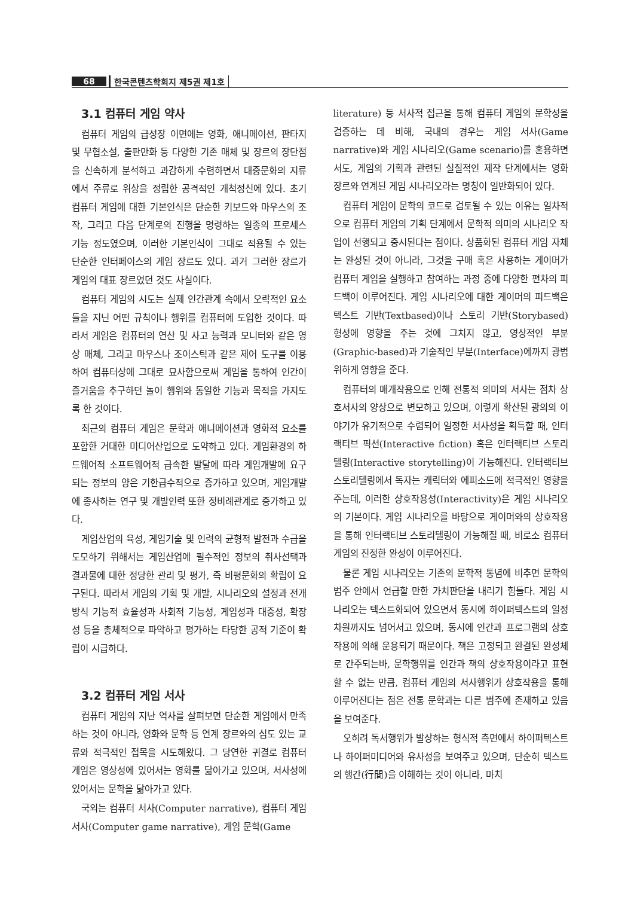68 한국콘텐츠학회지 제5권 제1호
3.1 컴퓨터 게임 약사
컴퓨터 게임의 급성장 이면에는 영화, 애니메이션, 판타지 및 무협소설, 출판만화 등 다양한 기존 매체 및 장르의 장단점을 신속하게 분석하고 과감하게 수렴하면서 대중문화의 지류에서 주류로 위상을 정립한 공격적인 개척정신에 있다. 초기 컴퓨터 게임에 대한 기본인식은 단순한 키보드와 마우스의 조작, 그리고 다음 단계로의 진행을 명령하는 일종의 프로세스 기능 정도였으며, 이러한 기본인식이 그대로 적용될 수 있는 단순한 인터페이스의 게임 장르도 있다. 과거 그러한 장르가 게임의 대표 장르였던 것도 사실이다.
컴퓨터 게임의 시도는 실제 인간관계 속에서 오락적인 요소들을 지닌 어떤 규칙이나 행위를 컴퓨터에 도입한 것이다. 따라서 게임은 컴퓨터의 연산 및 사고 능력과 모니터와 같은 영상 매체, 그리고 마우스나 조이스틱과 같은 제어 도구를 이용하여 컴퓨터상에 그대로 묘사함으로써 게임을 통하여 인간이 즐거움을 추구하던 놀이 행위와 동일한 기능과 목적을 가지도록 한 것이다.
최근의 컴퓨터 게임은 문학과 애니메이션과 영화적 요소를 포함한 거대한 미디어산업으로 도약하고 있다. 게임환경의 하드웨어적 소프트웨어적 급속한 발달에 따라 게임개발에 요구되는 정보의 양은 기한급수적으로 증가하고 있으며, 게임개발에 종사하는 연구 및 개발인력 또한 정비례관계로 증가하고 있다.
게임산업의 육성, 게임기술 및 인력의 균형적 발전과 수급을 도모하기 위해서는 게임산업에 필수적인 정보의 취사선택과 결과물에 대한 정당한 관리 및 평가, 즉 비평문화의 확립이 요구된다. 따라서 게임의 기획 및 개발, 시나리오의 설정과 전개방식 기능적 효율성과 사회적 기능성, 게임성과 대중성, 확장성 등을 총체적으로 파악하고 평가하는 타당한 공적 기준이 확립이 시급하다.
3.2 컴퓨터 게임 서사
컴퓨터 게임의 지난 역사를 살펴보면 단순한 게임에서 만족하는 것이 아니라, 영화와 문학 등 연계 장르와의 심도 있는 교류와 적극적인 접목을 시도해왔다. 그 당연한 귀결로 컴퓨터 게임은 영상성에 있어서는 영화를 닮아가고 있으며, 서사성에 있어서는 문학을 닮아가고 있다.
국외는 컴퓨터 서사(Computer narrative), 컴퓨터 게임 서사(Computer game narrative), 게임 문학(Game
literature) 등 서사적 접근을 통해 컴퓨터 게임의 문학성을 검증하는 데 비해, 국내의 경우는 게임 서사(Game narrative)와 게임 시나리오(Game scenario)를 혼용하면서도, 게임의 기획과 관련된 실질적인 제작 단계에서는 영화 장르와 연계된 게임 시나리오라는 명칭이 일반화되어 있다.
컴퓨터 게임이 문학의 코드로 검토될 수 있는 이유는 일차적으로 컴퓨터 게임의 기획 단계에서 문학적 의미의 시나리오 작업이 선행되고 중시된다는 점이다. 상품화된 컴퓨터 게임 자체는 완성된 것이 아니라, 그것을 구매 혹은 사용하는 게이머가 컴퓨터 게임을 실행하고 참여하는 과정 중에 다양한 편차의 피드백이 이루어진다. 게임 시나리오에 대한 게이머의 피드백은 텍스트 기반(Textbased)이나 스토리 기반(Storybased) 형성에 영향을 주는 것에 그치지 않고, 영상적인 부분(Graphic-based)과 기술적인 부분(Interface)에까지 광범위하게 영향을 준다.
컴퓨터의 매개작용으로 인해 전통적 의미의 서사는 점차 상호서사의 양상으로 변모하고 있으며, 이렇게 확산된 광의의 이야기가 유기적으로 수렴되어 일정한 서사성을 획득할 때, 인터랙티브 픽션(Interactive fiction) 혹은 인터랙티브 스토리텔링(Interactive storytelling)이 가능해진다. 인터랙티브 스토리텔링에서 독자는 캐릭터와 에피소드에 적극적인 영향을 주는데, 이러한 상호작용성(Interactivity)은 게임 시나리오의 기본이다. 게임 시나리오를 바탕으로 게이머와의 상호작용을 통해 인터랙티브 스토리텔링이 가능해질 때, 비로소 컴퓨터 게임의 진정한 완성이 이루어진다.
물론 게임 시나리오는 기존의 문학적 통념에 비추면 문학의 범주 안에서 언급할 만한 가치판단을 내리기 힘들다. 게임 시나리오는 텍스트화되어 있으면서 동시에 하이퍼텍스트의 일정 차원까지도 넘어서고 있으며, 동시에 인간과 프로그램의 상호작용에 의해 운용되기 때문이다. 책은 고정되고 완결된 완성체로 간주되는바, 문학행위를 인간과 책의 상호작용이라고 표현할 수 없는 만큼, 컴퓨터 게임의 서사행위가 상호작용을 통해 이루어진다는 점은 전통 문학과는 다른 범주에 존재하고 있음을 보여준다.
오히려 독서행위가 발상하는 형식적 측면에서 하이퍼텍스트나 하이퍼미디어와 유사성을 보여주고 있으며, 단순히 텍스트의 행간(行間)을 이해하는 것이 아니라, 마치